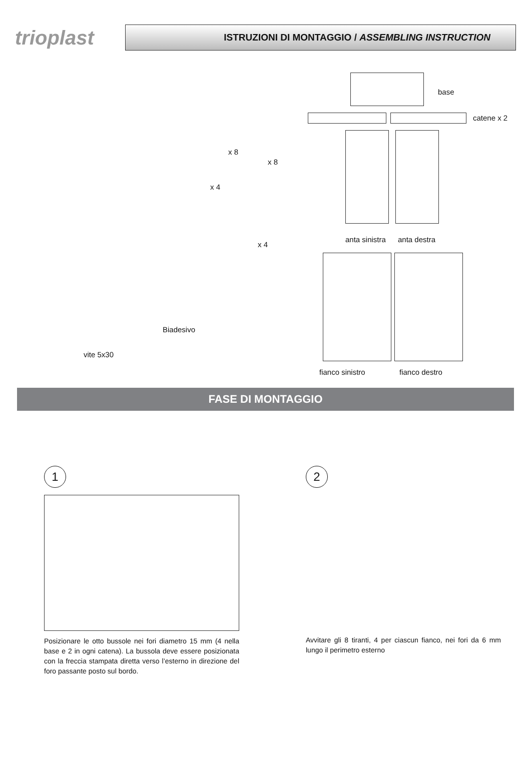trioplast
ISTRUZIONI DI MONTAGGIO / ASSEMBLING INSTRUCTION
base
catene x 2
x 8
x 8
x 4
x 4
anta sinistra anta destra
vite 5x30
Biadesivo
fianco sinistro fianco destro
FASE DI MONTAGGIO
1
Posizionare le otto bussole nei fori diametro 15 mm (4 nella base e 2 in ogni catena). La bussola deve essere posizionata con la freccia stampata diretta verso l’esterno in direzione del foro passante posto sul bordo.
2
Avvitare gli 8 tiranti, 4 per ciascun fianco, nei fori da 6 mm lungo il perimetro esterno